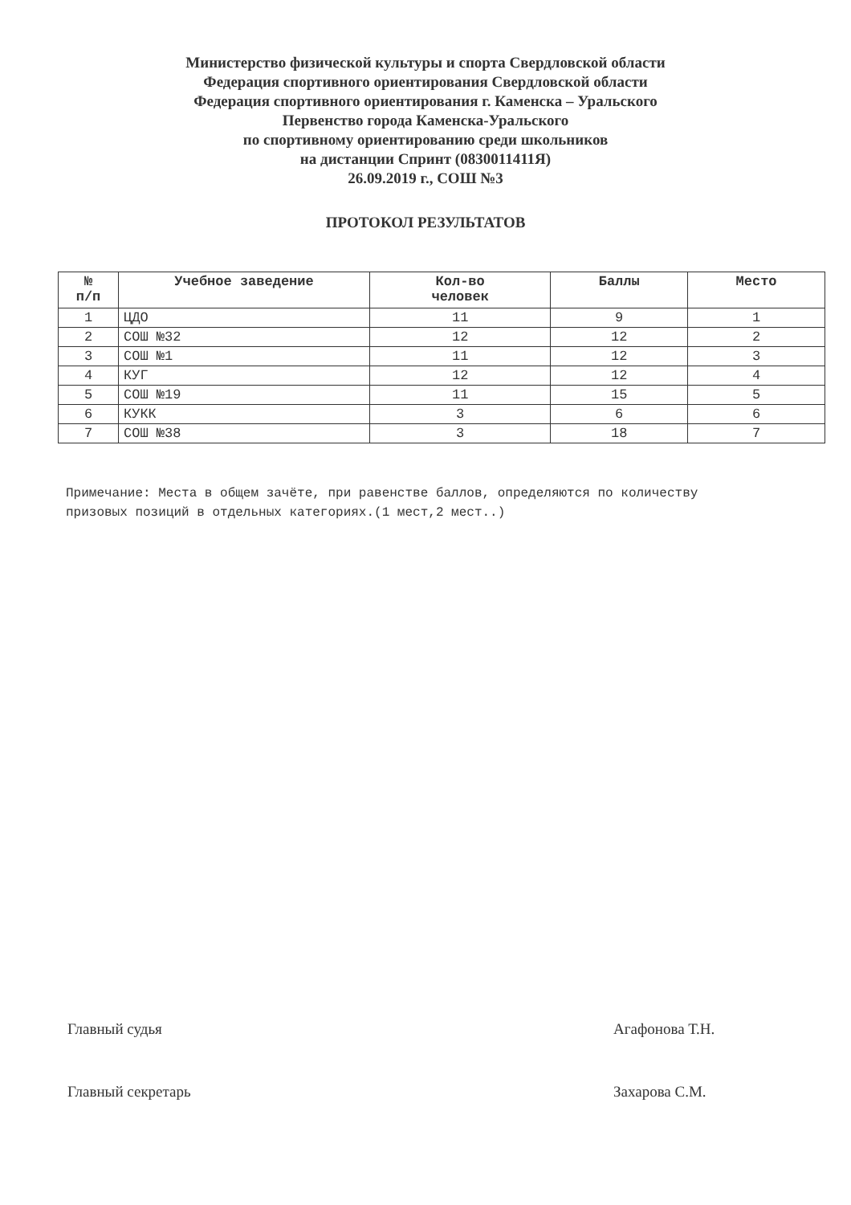Министерство физической культуры и спорта Свердловской области
Федерация спортивного ориентирования Свердловской области
Федерация спортивного ориентирования г. Каменска – Уральского
Первенство города Каменска-Уральского
по спортивному ориентированию среди школьников
на дистанции Спринт (0830011411Я)
26.09.2019 г., СОШ №3
ПРОТОКОЛ РЕЗУЛЬТАТОВ
| № п/п | Учебное заведение | Кол-во человек | Баллы | Место |
| --- | --- | --- | --- | --- |
| 1 | ЦДО | 11 | 9 | 1 |
| 2 | СОШ №32 | 12 | 12 | 2 |
| 3 | СОШ №1 | 11 | 12 | 3 |
| 4 | КУГ | 12 | 12 | 4 |
| 5 | СОШ №19 | 11 | 15 | 5 |
| 6 | КУКК | 3 | 6 | 6 |
| 7 | СОШ №38 | 3 | 18 | 7 |
Примечание: Места в общем зачёте, при равенстве баллов, определяются по количеству призовых позиций в отдельных категориях.(1 мест,2 мест..)
Главный судья Агафонова Т.Н.
Главный секретарь Захарова С.М.